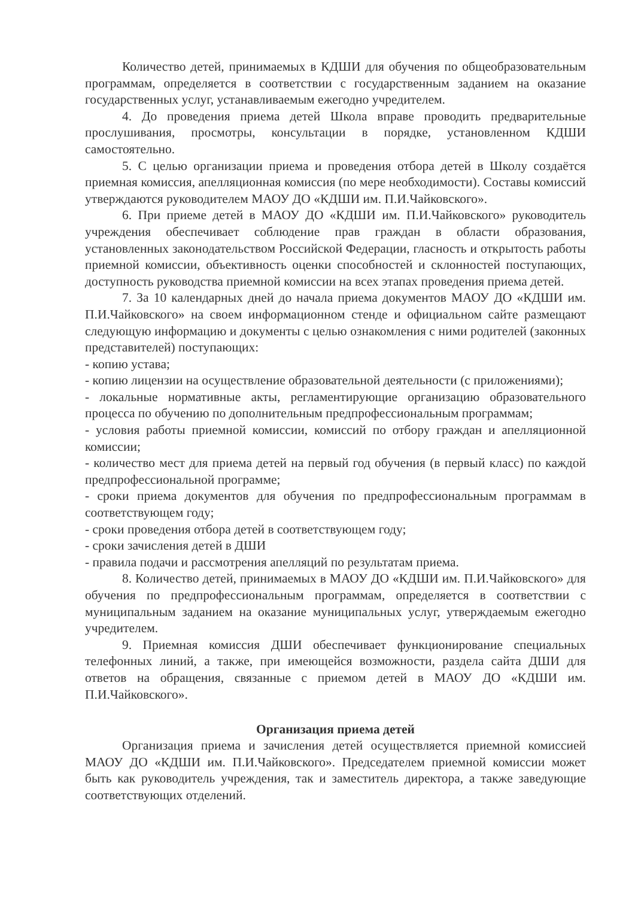Количество детей, принимаемых в КДШИ для обучения по общеобразовательным программам, определяется в соответствии с государственным заданием на оказание государственных услуг, устанавливаемым ежегодно учредителем.
4. До проведения приема детей Школа вправе проводить предварительные прослушивания, просмотры, консультации в порядке, установленном КДШИ самостоятельно.
5. С целью организации приема и проведения отбора детей в Школу создаётся приемная комиссия, апелляционная комиссия (по мере необходимости). Составы комиссий утверждаются руководителем МАОУ ДО «КДШИ им. П.И.Чайковского».
6. При приеме детей в МАОУ ДО «КДШИ им. П.И.Чайковского» руководитель учреждения обеспечивает соблюдение прав граждан в области образования, установленных законодательством Российской Федерации, гласность и открытость работы приемной комиссии, объективность оценки способностей и склонностей поступающих, доступность руководства приемной комиссии на всех этапах проведения приема детей.
7. За 10 календарных дней до начала приема документов МАОУ ДО «КДШИ им. П.И.Чайковского» на своем информационном стенде и официальном сайте размещают следующую информацию и документы с целью ознакомления с ними родителей (законных представителей) поступающих:
- копию устава;
- копию лицензии на осуществление образовательной деятельности (с приложениями);
- локальные нормативные акты, регламентирующие организацию образовательного процесса по обучению по дополнительным предпрофессиональным программам;
- условия работы приемной комиссии, комиссий по отбору граждан и апелляционной комиссии;
- количество мест для приема детей на первый год обучения (в первый класс) по каждой предпрофессиональной программе;
- сроки приема документов для обучения по предпрофессиональным программам в соответствующем году;
- сроки проведения отбора детей в соответствующем году;
- сроки зачисления детей в ДШИ
- правила подачи и рассмотрения апелляций по результатам приема.
8. Количество детей, принимаемых в МАОУ ДО «КДШИ им. П.И.Чайковского» для обучения по предпрофессиональным программам, определяется в соответствии с муниципальным заданием на оказание муниципальных услуг, утверждаемым ежегодно учредителем.
9. Приемная комиссия ДШИ обеспечивает функционирование специальных телефонных линий, а также, при имеющейся возможности, раздела сайта ДШИ для ответов на обращения, связанные с приемом детей в МАОУ ДО «КДШИ им. П.И.Чайковского».
Организация приема детей
Организация приема и зачисления детей осуществляется приемной комиссией МАОУ ДО «КДШИ им. П.И.Чайковского». Председателем приемной комиссии может быть как руководитель учреждения, так и заместитель директора, а также заведующие соответствующих отделений.